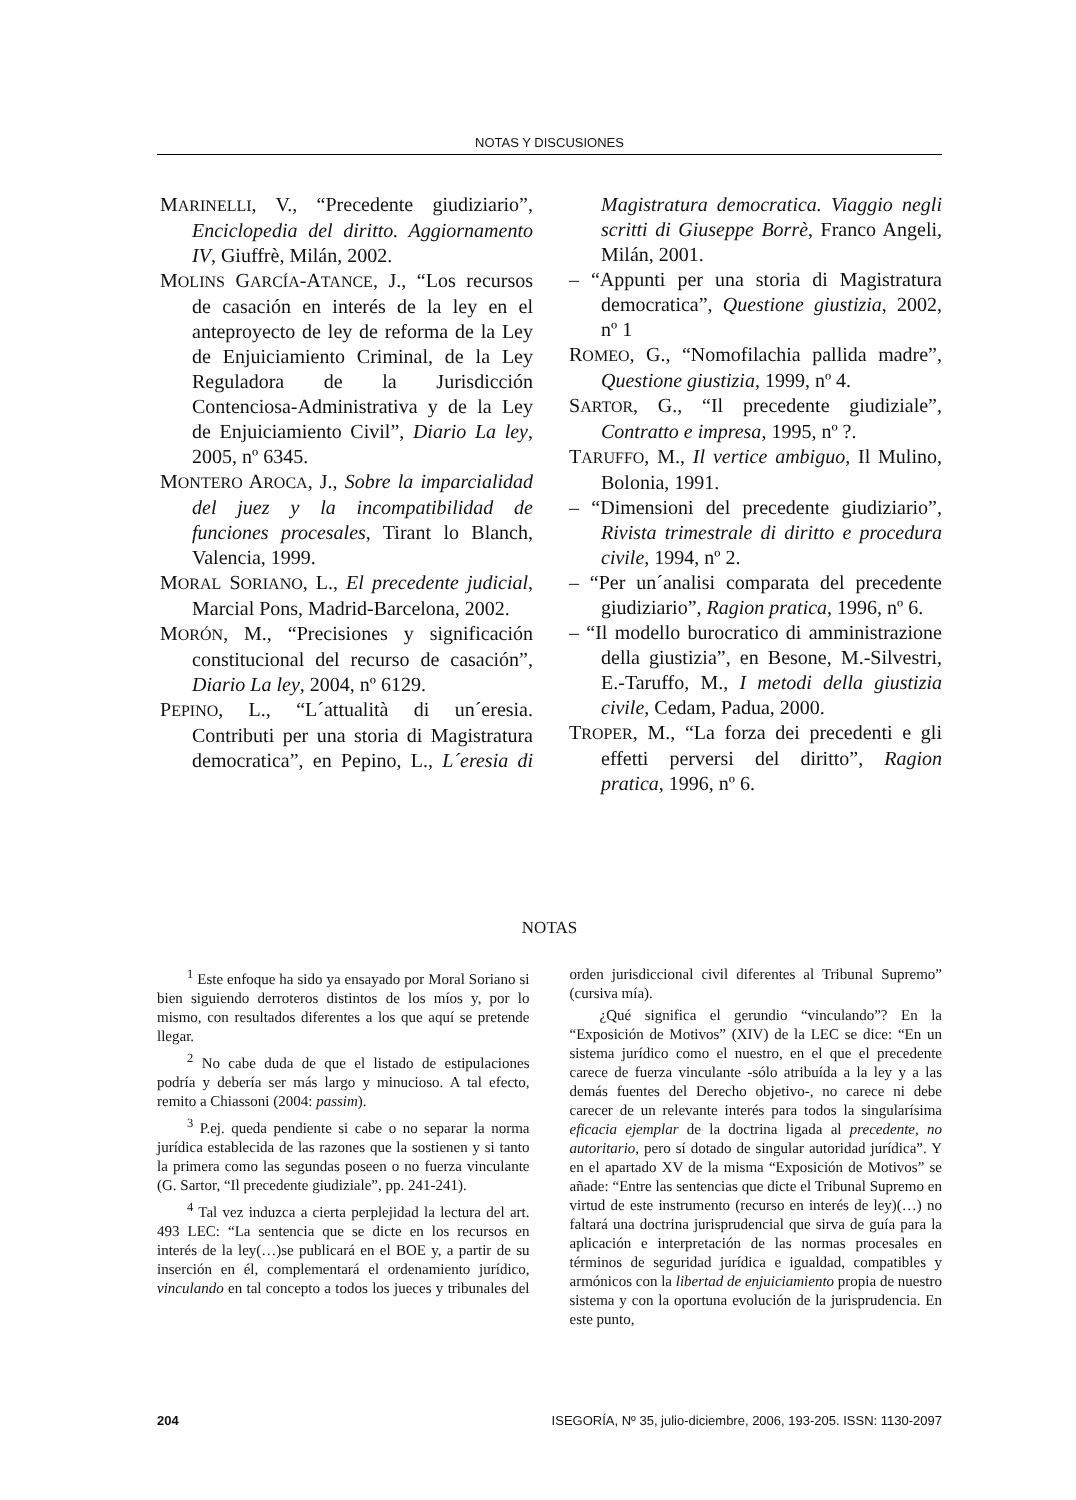NOTAS Y DISCUSIONES
MARINELLI, V., “Precedente giudiziario”, Enciclopedia del diritto. Aggiornamento IV, Giuffrè, Milán, 2002.
MOLINS GARCÍA-ATANCE, J., “Los recursos de casación en interés de la ley en el anteproyecto de ley de reforma de la Ley de Enjuiciamiento Criminal, de la Ley Reguladora de la Jurisdicción Contenciosa-Administrativa y de la Ley de Enjuiciamiento Civil”, Diario La ley, 2005, nº 6345.
MONTERO AROCA, J., Sobre la imparcialidad del juez y la incompatibilidad de funciones procesales, Tirant lo Blanch, Valencia, 1999.
MORAL SORIANO, L., El precedente judicial, Marcial Pons, Madrid-Barcelona, 2002.
MORÓN, M., “Precisiones y significación constitucional del recurso de casación”, Diario La ley, 2004, nº 6129.
PEPINO, L., “L´attualità di un´eresia. Contributi per una storia di Magistratura democratica”, en Pepino, L., L´eresia di Magistratura democratica. Viaggio negli scritti di Giuseppe Borrè, Franco Angeli, Milán, 2001.
– “Appunti per una storia di Magistratura democratica”, Questione giustizia, 2002, nº 1
ROMEO, G., “Nomofilachia pallida madre”, Questione giustizia, 1999, nº 4.
SARTOR, G., “Il precedente giudiziale”, Contratto e impresa, 1995, nº ?.
TARUFFO, M., Il vertice ambiguo, Il Mulino, Bolonia, 1991.
– “Dimensioni del precedente giudiziario”, Rivista trimestrale di diritto e procedura civile, 1994, nº 2.
– “Per un´analisi comparata del precedente giudiziario”, Ragion pratica, 1996, nº 6.
– “Il modello burocratico di amministrazione della giustizia”, en Besone, M.-Silvestri, E.-Taruffo, M., I metodi della giustizia civile, Cedam, Padua, 2000.
TROPER, M., “La forza dei precedenti e gli effetti perversi del diritto”, Ragion pratica, 1996, nº 6.
NOTAS
<sup>1</sup> Este enfoque ha sido ya ensayado por Moral Soriano si bien siguiendo derroteros distintos de los míos y, por lo mismo, con resultados diferentes a los que aquí se pretende llegar.
<sup>2</sup> No cabe duda de que el listado de estipulaciones podría y debería ser más largo y minucioso. A tal efecto, remito a Chiassoni (2004: passim).
<sup>3</sup> P.ej. queda pendiente si cabe o no separar la norma jurídica establecida de las razones que la sostienen y si tanto la primera como las segundas poseen o no fuerza vinculante (G. Sartor, “Il precedente giudiziale”, pp. 241-241).
<sup>4</sup> Tal vez induzca a cierta perplejidad la lectura del art. 493 LEC: “La sentencia que se dicte en los recursos en interés de la ley(…)se publicará en el BOE y, a partir de su inserción en él, complementará el ordenamiento jurídico, vinculando en tal concepto a todos los jueces y tribunales del orden jurisdiccional civil diferentes al Tribunal Supremo” (cursiva mía).
¿Qué significa el gerundio “vinculando”? En la “Exposición de Motivos” (XIV) de la LEC se dice: “En un sistema jurídico como el nuestro, en el que el precedente carece de fuerza vinculante -sólo atribuída a la ley y a las demás fuentes del Derecho objetivo-, no carece ni debe carecer de un relevante interés para todos la singularísima eficacia ejemplar de la doctrina ligada al precedente, no autoritario, pero sí dotado de singular autoridad jurídica”. Y en el apartado XV de la misma “Exposición de Motivos” se añade: “Entre las sentencias que dicte el Tribunal Supremo en virtud de este instrumento (recurso en interés de ley)(…) no faltará una doctrina jurisprudencial que sirva de guía para la aplicación e interpretación de las normas procesales en términos de seguridad jurídica e igualdad, compatibles y armónicos con la libertad de enjuiciamiento propia de nuestro sistema y con la oportuna evolución de la jurisprudencia. En este punto,
204 ISEGORÍA, Nº 35, julio-diciembre, 2006, 193-205. ISSN: 1130-2097